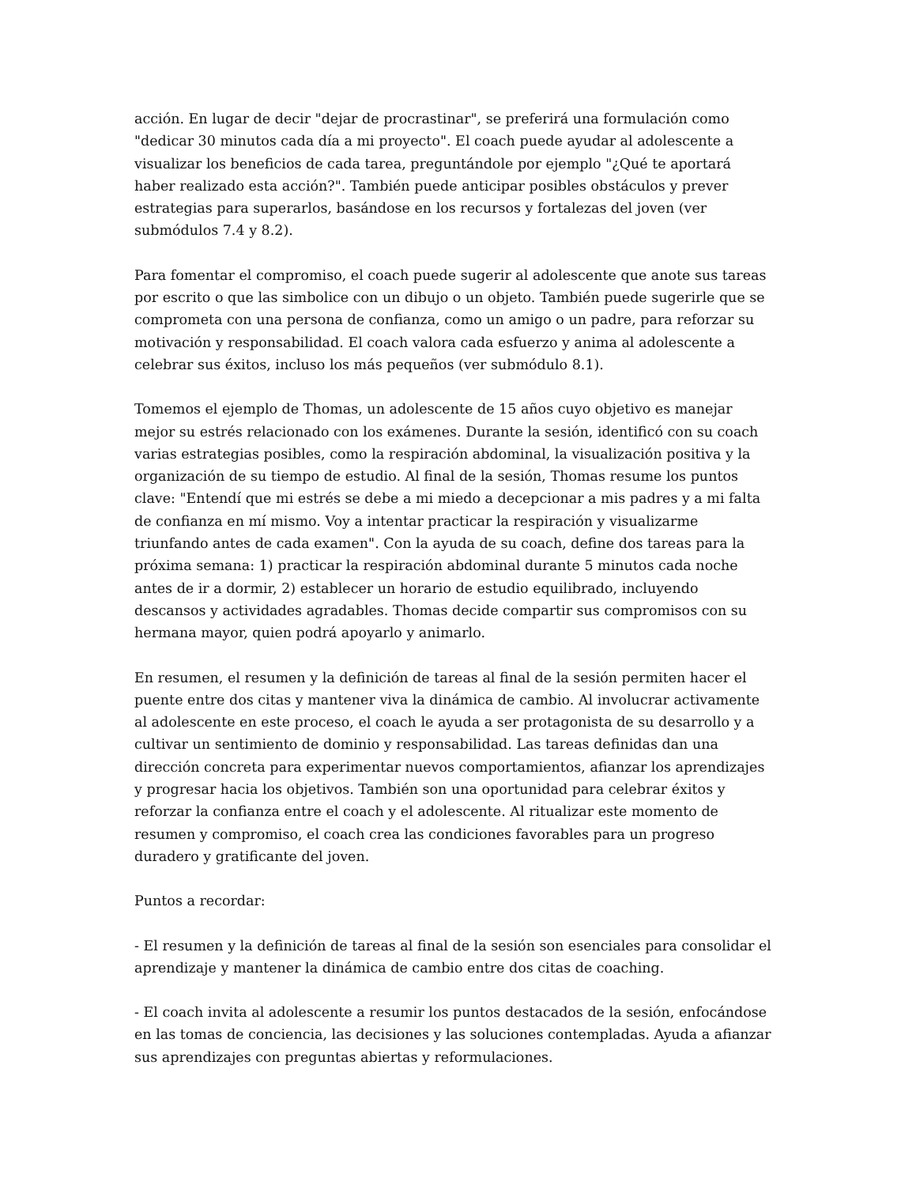acción. En lugar de decir "dejar de procrastinar", se preferirá una formulación como "dedicar 30 minutos cada día a mi proyecto". El coach puede ayudar al adolescente a visualizar los beneficios de cada tarea, preguntándole por ejemplo "¿Qué te aportará haber realizado esta acción?". También puede anticipar posibles obstáculos y prever estrategias para superarlos, basándose en los recursos y fortalezas del joven (ver submódulos 7.4 y 8.2).
Para fomentar el compromiso, el coach puede sugerir al adolescente que anote sus tareas por escrito o que las simbolice con un dibujo o un objeto. También puede sugerirle que se comprometa con una persona de confianza, como un amigo o un padre, para reforzar su motivación y responsabilidad. El coach valora cada esfuerzo y anima al adolescente a celebrar sus éxitos, incluso los más pequeños (ver submódulo 8.1).
Tomemos el ejemplo de Thomas, un adolescente de 15 años cuyo objetivo es manejar mejor su estrés relacionado con los exámenes. Durante la sesión, identificó con su coach varias estrategias posibles, como la respiración abdominal, la visualización positiva y la organización de su tiempo de estudio. Al final de la sesión, Thomas resume los puntos clave: "Entendí que mi estrés se debe a mi miedo a decepcionar a mis padres y a mi falta de confianza en mí mismo. Voy a intentar practicar la respiración y visualizarme triunfando antes de cada examen". Con la ayuda de su coach, define dos tareas para la próxima semana: 1) practicar la respiración abdominal durante 5 minutos cada noche antes de ir a dormir, 2) establecer un horario de estudio equilibrado, incluyendo descansos y actividades agradables. Thomas decide compartir sus compromisos con su hermana mayor, quien podrá apoyarlo y animarlo.
En resumen, el resumen y la definición de tareas al final de la sesión permiten hacer el puente entre dos citas y mantener viva la dinámica de cambio. Al involucrar activamente al adolescente en este proceso, el coach le ayuda a ser protagonista de su desarrollo y a cultivar un sentimiento de dominio y responsabilidad. Las tareas definidas dan una dirección concreta para experimentar nuevos comportamientos, afianzar los aprendizajes y progresar hacia los objetivos. También son una oportunidad para celebrar éxitos y reforzar la confianza entre el coach y el adolescente. Al ritualizar este momento de resumen y compromiso, el coach crea las condiciones favorables para un progreso duradero y gratificante del joven.
Puntos a recordar:
- El resumen y la definición de tareas al final de la sesión son esenciales para consolidar el aprendizaje y mantener la dinámica de cambio entre dos citas de coaching.
- El coach invita al adolescente a resumir los puntos destacados de la sesión, enfocándose en las tomas de conciencia, las decisiones y las soluciones contempladas. Ayuda a afianzar sus aprendizajes con preguntas abiertas y reformulaciones.